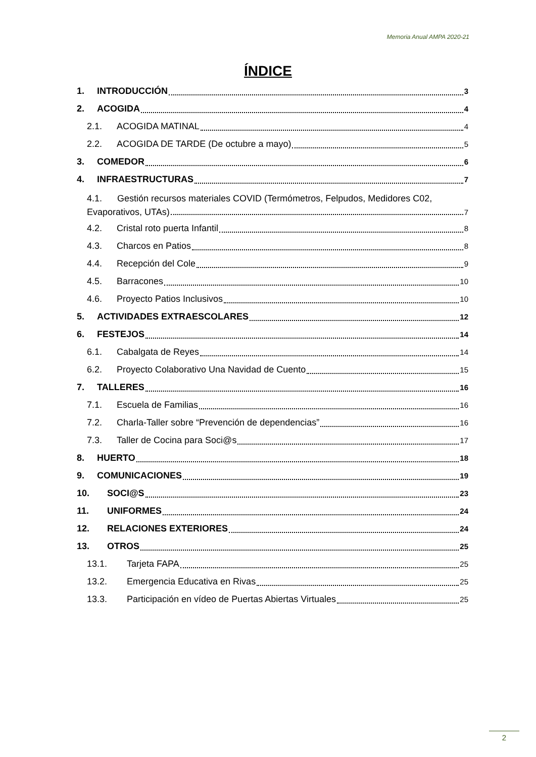Memoria Anual AMPA 2020-21
ÍNDICE
1. INTRODUCCIÓN 3
2. ACOGIDA 4
2.1. ACOGIDA MATINAL 4
2.2. ACOGIDA DE TARDE (De octubre a mayo) 5
3. COMEDOR 6
4. INFRAESTRUCTURAS 7
4.1. Gestión recursos materiales COVID (Termómetros, Felpudos, Medidores C02,
Evaporativos, UTAs) 7
4.2. Cristal roto puerta Infantil 8
4.3. Charcos en Patios 8
4.4. Recepción del Cole 9
4.5. Barracones 10
4.6. Proyecto Patios Inclusivos 10
5. ACTIVIDADES EXTRAESCOLARES 12
6. FESTEJOS 14
6.1. Cabalgata de Reyes 14
6.2. Proyecto Colaborativo Una Navidad de Cuento 15
7. TALLERES 16
7.1. Escuela de Familias 16
7.2. Charla-Taller sobre “Prevención de dependencias” 16
7.3. Taller de Cocina para Soci@s 17
8. HUERTO 18
9. COMUNICACIONES 19
10. SOCI@S 23
11. UNIFORMES 24
12. RELACIONES EXTERIORES 24
13. OTROS 25
13.1. Tarjeta FAPA 25
13.2. Emergencia Educativa en Rivas 25
13.3. Participación en vídeo de Puertas Abiertas Virtuales 25
2